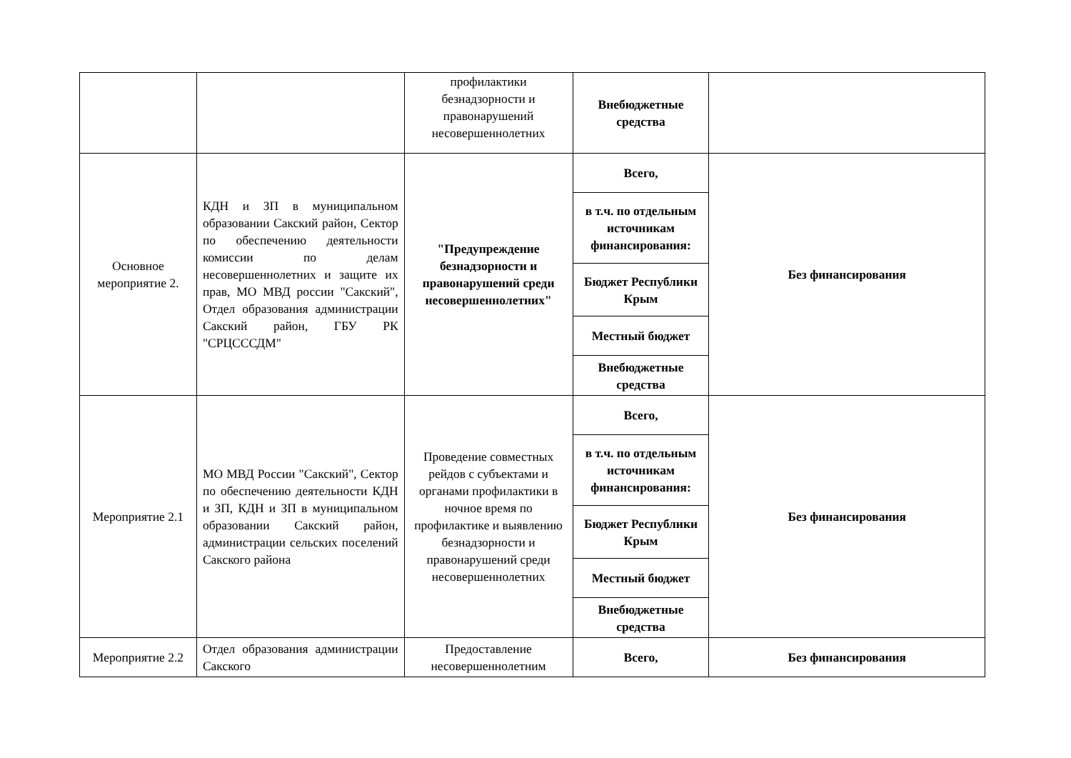| | | профилактики безнадзорности и правонарушений несовершеннолетних | Внебюджетные средства | |
| Основное мероприятие 2. | КДН и ЗП в муниципальном образовании Сакский район, Сектор по обеспечению деятельности комиссии по делам несовершеннолетних и защите их прав, МО МВД россии "Сакский", Отдел образования администрации Сакский район, ГБУ РК "СРЦСССДМ" | "Предупреждение безнадзорности и правонарушений среди несовершеннолетних" | Всего, | Без финансирования |
| | | | в т.ч. по отдельным источникам финансирования: | |
| | | | Бюджет Республики Крым | |
| | | | Местный бюджет | |
| | | | Внебюджетные средства | |
| Мероприятие 2.1 | МО МВД России "Сакский", Сектор по обеспечению деятельности КДН и ЗП, КДН и ЗП в муниципальном образовании Сакский район, администрации сельских поселений Сакского района | Проведение совместных рейдов с субъектами и органами профилактики в ночное время по профилактике и выявлению безнадзорности и правонарушений среди несовершеннолетних | Всего, | Без финансирования |
| | | | в т.ч. по отдельным источникам финансирования: | |
| | | | Бюджет Республики Крым | |
| | | | Местный бюджет | |
| | | | Внебюджетные средства | |
| Мероприятие 2.2 | Отдел образования администрации Сакского | Предоставление несовершеннолетним | Всего, | Без финансирования |